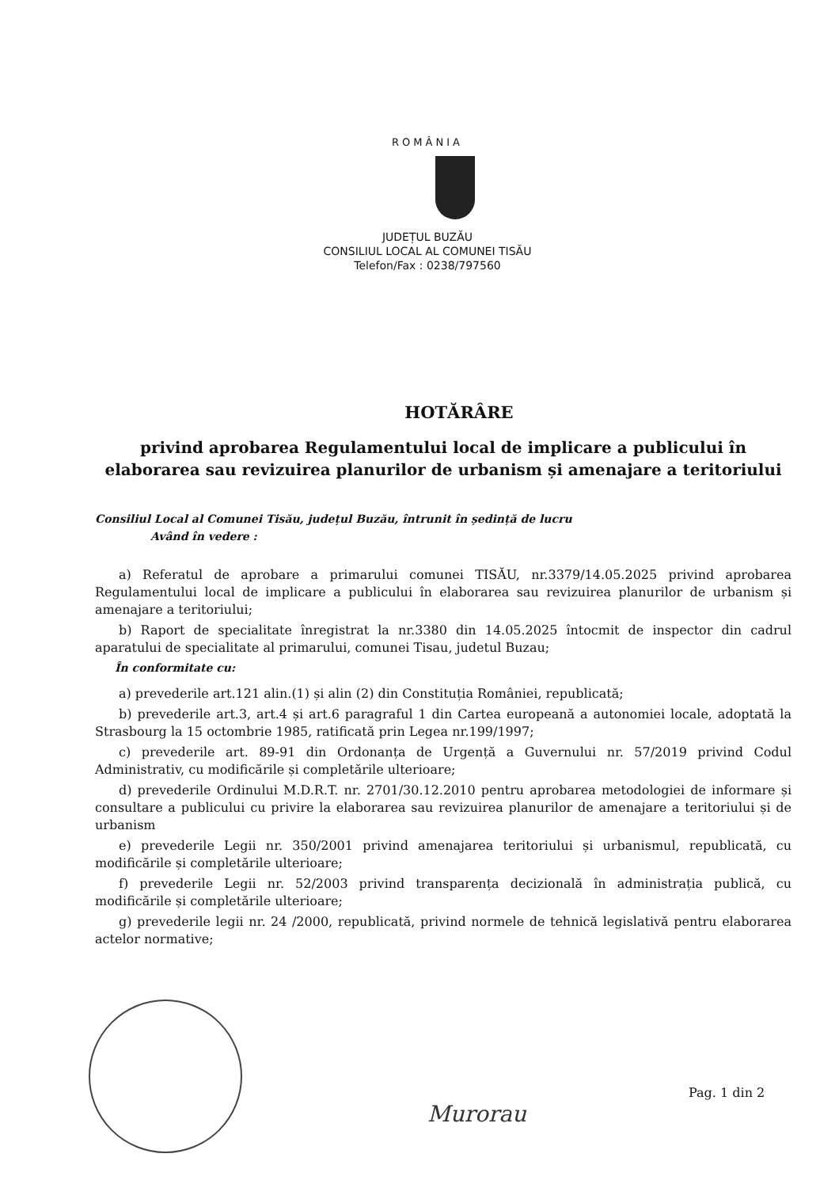ROMÂNIA
JUDEȚUL BUZĂU
CONSILIUL LOCAL AL COMUNEI TISĂU
Telefon/Fax : 0238/797560
HOTĂRÂRE
privind aprobarea Regulamentului local de implicare a publicului în elaborarea sau revizuirea planurilor de urbanism și amenajare a teritoriului
Consiliul Local al Comunei Tisău, județul Buzău, întrunit în ședință de lucru
Având în vedere :
a) Referatul de aprobare a primarului comunei TISĂU, nr.3379/14.05.2025 privind aprobarea Regulamentului local de implicare a publicului în elaborarea sau revizuirea planurilor de urbanism și amenajare a teritoriului;
b) Raport de specialitate înregistrat la nr.3380 din 14.05.2025 întocmit de inspector din cadrul aparatului de specialitate al primarului, comunei Tisau, judetul Buzau;
În conformitate cu:
a) prevederile art.121 alin.(1) și alin (2) din Constituția României, republicată;
b) prevederile art.3, art.4 și art.6 paragraful 1 din Cartea europeană a autonomiei locale, adoptată la Strasbourg la 15 octombrie 1985, ratificată prin Legea nr.199/1997;
c) prevederile art. 89-91 din Ordonanța de Urgență a Guvernului nr. 57/2019 privind Codul Administrativ, cu modificările și completările ulterioare;
d) prevederile Ordinului M.D.R.T. nr. 2701/30.12.2010 pentru aprobarea metodologiei de informare și consultare a publicului cu privire la elaborarea sau revizuirea planurilor de amenajare a teritoriului și de urbanism
e) prevederile Legii nr. 350/2001 privind amenajarea teritoriului și urbanismul, republicată, cu modificările și completările ulterioare;
f) prevederile Legii nr. 52/2003 privind transparența decizională în administrația publică, cu modificările și completările ulterioare;
g) prevederile legii nr. 24 /2000, republicată, privind normele de tehnică legislativă pentru elaborarea actelor normative;
Murorau
Pag. 1 din 2